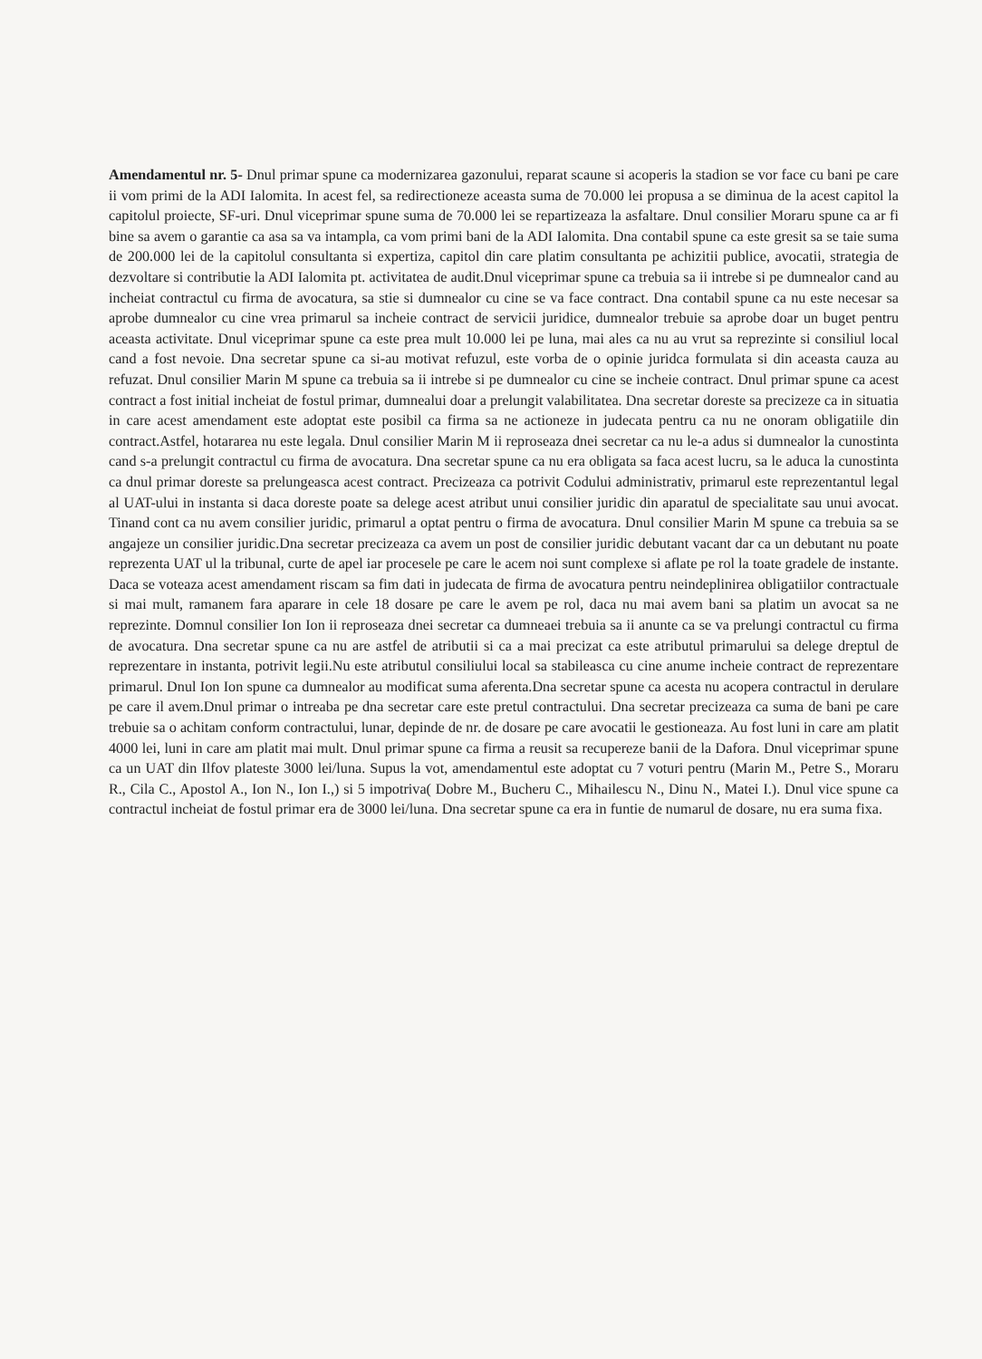Amendamentul nr. 5- Dnul primar spune ca modernizarea gazonului, reparat scaune si acoperis la stadion se vor face cu bani pe care ii vom primi de la ADI Ialomita. In acest fel, sa redirectioneze aceasta suma de 70.000 lei propusa a se diminua de la acest capitol la capitolul proiecte, SF-uri. Dnul viceprimar spune suma de 70.000 lei se repartizeaza la asfaltare. Dnul consilier Moraru spune ca ar fi bine sa avem o garantie ca asa sa va intampla, ca vom primi bani de la ADI Ialomita. Dna contabil spune ca este gresit sa se taie suma de 200.000 lei de la capitolul consultanta si expertiza, capitol din care platim consultanta pe achizitii publice, avocatii, strategia de dezvoltare si contributie la ADI Ialomita pt. activitatea de audit.Dnul viceprimar spune ca trebuia sa ii intrebe si pe dumnealor cand au incheiat contractul cu firma de avocatura, sa stie si dumnealor cu cine se va face contract. Dna contabil spune ca nu este necesar sa aprobe dumnealor cu cine vrea primarul sa incheie contract de servicii juridice, dumnealor trebuie sa aprobe doar un buget pentru aceasta activitate. Dnul viceprimar spune ca este prea mult 10.000 lei pe luna, mai ales ca nu au vrut sa reprezinte si consiliul local cand a fost nevoie. Dna secretar spune ca si-au motivat refuzul, este vorba de o opinie juridca formulata si din aceasta cauza au refuzat. Dnul consilier Marin M spune ca trebuia sa ii intrebe si pe dumnealor cu cine se incheie contract. Dnul primar spune ca acest contract a fost initial incheiat de fostul primar, dumnealui doar a prelungit valabilitatea. Dna secretar doreste sa precizeze ca in situatia in care acest amendament este adoptat este posibil ca firma sa ne actioneze in judecata pentru ca nu ne onoram obligatiile din contract.Astfel, hotararea nu este legala. Dnul consilier Marin M ii reproseaza dnei secretar ca nu le-a adus si dumnealor la cunostinta cand s-a prelungit contractul cu firma de avocatura. Dna secretar spune ca nu era obligata sa faca acest lucru, sa le aduca la cunostinta ca dnul primar doreste sa prelungeasca acest contract. Precizeaza ca potrivit Codului administrativ, primarul este reprezentantul legal al UAT-ului in instanta si daca doreste poate sa delege acest atribut unui consilier juridic din aparatul de specialitate sau unui avocat. Tinand cont ca nu avem consilier juridic, primarul a optat pentru o firma de avocatura. Dnul consilier Marin M spune ca trebuia sa se angajeze un consilier juridic.Dna secretar precizeaza ca avem un post de consilier juridic debutant vacant dar ca un debutant nu poate reprezenta UAT ul la tribunal, curte de apel iar procesele pe care le acem noi sunt complexe si aflate pe rol la toate gradele de instante. Daca se voteaza acest amendament riscam sa fim dati in judecata de firma de avocatura pentru neindeplinirea obligatiilor contractuale si mai mult, ramanem fara aparare in cele 18 dosare pe care le avem pe rol, daca nu mai avem bani sa platim un avocat sa ne reprezinte. Domnul consilier Ion Ion ii reproseaza dnei secretar ca dumneaei trebuia sa ii anunte ca se va prelungi contractul cu firma de avocatura. Dna secretar spune ca nu are astfel de atributii si ca a mai precizat ca este atributul primarului sa delege dreptul de reprezentare in instanta, potrivit legii.Nu este atributul consiliului local sa stabileasca cu cine anume incheie contract de reprezentare primarul. Dnul Ion Ion spune ca dumnealor au modificat suma aferenta.Dna secretar spune ca acesta nu acopera contractul in derulare pe care il avem.Dnul primar o intreaba pe dna secretar care este pretul contractului. Dna secretar precizeaza ca suma de bani pe care trebuie sa o achitam conform contractului, lunar, depinde de nr. de dosare pe care avocatii le gestioneaza. Au fost luni in care am platit 4000 lei, luni in care am platit mai mult. Dnul primar spune ca firma a reusit sa recupereze banii de la Dafora. Dnul viceprimar spune ca un UAT din Ilfov plateste 3000 lei/luna. Supus la vot, amendamentul este adoptat cu 7 voturi pentru (Marin M., Petre S., Moraru R., Cila C., Apostol A., Ion N., Ion I.,) si 5 impotriva( Dobre M., Bucheru C., Mihailescu N., Dinu N., Matei I.). Dnul vice spune ca contractul incheiat de fostul primar era de 3000 lei/luna. Dna secretar spune ca era in funtie de numarul de dosare, nu era suma fixa.